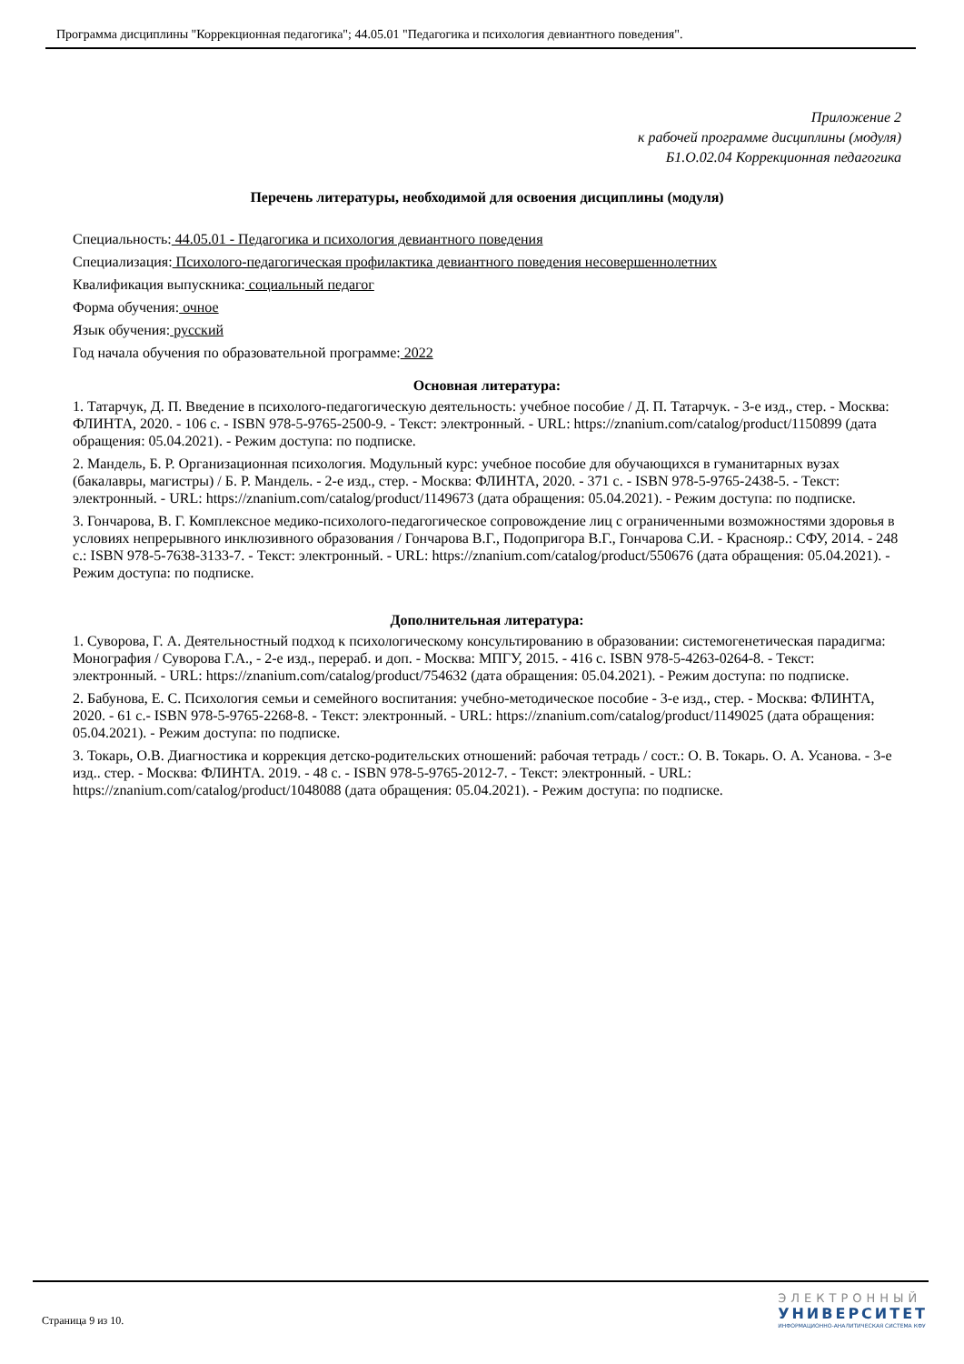Программа дисциплины "Коррекционная педагогика"; 44.05.01 "Педагогика и психология девиантного поведения".
Приложение 2
к рабочей программе дисциплины (модуля)
Б1.О.02.04 Коррекционная педагогика
Перечень литературы, необходимой для освоения дисциплины (модуля)
Специальность: 44.05.01 - Педагогика и психология девиантного поведения
Специализация: Психолого-педагогическая профилактика девиантного поведения несовершеннолетних
Квалификация выпускника: социальный педагог
Форма обучения: очное
Язык обучения: русский
Год начала обучения по образовательной программе: 2022
Основная литература:
1. Татарчук, Д. П. Введение в психолого-педагогическую деятельность: учебное пособие / Д. П. Татарчук. - 3-е изд., стер. - Москва: ФЛИНТА, 2020. - 106 с. - ISBN 978-5-9765-2500-9. - Текст: электронный. - URL: https://znanium.com/catalog/product/1150899 (дата обращения: 05.04.2021). - Режим доступа: по подписке.
2. Мандель, Б. Р. Организационная психология. Модульный курс: учебное пособие для обучающихся в гуманитарных вузах (бакалавры, магистры) / Б. Р. Мандель. - 2-е изд., стер. - Москва: ФЛИНТА, 2020. - 371 с. - ISBN 978-5-9765-2438-5. - Текст: электронный. - URL: https://znanium.com/catalog/product/1149673 (дата обращения: 05.04.2021). - Режим доступа: по подписке.
3. Гончарова, В. Г. Комплексное медико-психолого-педагогическое сопровождение лиц с ограниченными возможностями здоровья в условиях непрерывного инклюзивного образования / Гончарова В.Г., Подопригора В.Г., Гончарова С.И. - Краснояр.: СФУ, 2014. - 248 с.: ISBN 978-5-7638-3133-7. - Текст: электронный. - URL: https://znanium.com/catalog/product/550676 (дата обращения: 05.04.2021). - Режим доступа: по подписке.
Дополнительная литература:
1. Суворова, Г. А. Деятельностный подход к психологическому консультированию в образовании: системогенетическая парадигма: Монография / Суворова Г.А., - 2-е изд., перераб. и доп. - Москва: МПГУ, 2015. - 416 с. ISBN 978-5-4263-0264-8. - Текст: электронный. - URL: https://znanium.com/catalog/product/754632 (дата обращения: 05.04.2021). - Режим доступа: по подписке.
2. Бабунова, Е. С. Психология семьи и семейного воспитания: учебно-методическое пособие - 3-е изд., стер. - Москва: ФЛИНТА, 2020. - 61 с.- ISBN 978-5-9765-2268-8. - Текст: электронный. - URL: https://znanium.com/catalog/product/1149025 (дата обращения: 05.04.2021). - Режим доступа: по подписке.
3. Токарь, О.В. Диагностика и коррекция детско-родительских отношений: рабочая тетрадь / сост.: О. В. Токарь. О. А. Усанова. - 3-е изд.. стер. - Москва: ФЛИНТА. 2019. - 48 с. - ISBN 978-5-9765-2012-7. - Текст: электронный. - URL: https://znanium.com/catalog/product/1048088 (дата обращения: 05.04.2021). - Режим доступа: по подписке.
Страница 9 из 10.
ЭЛЕКТРОННЫЙ
УНИВЕРСИТЕТ
ИНФОРМАЦИОННО-АНАЛИТИЧЕСКАЯ СИСТЕМА КФУ